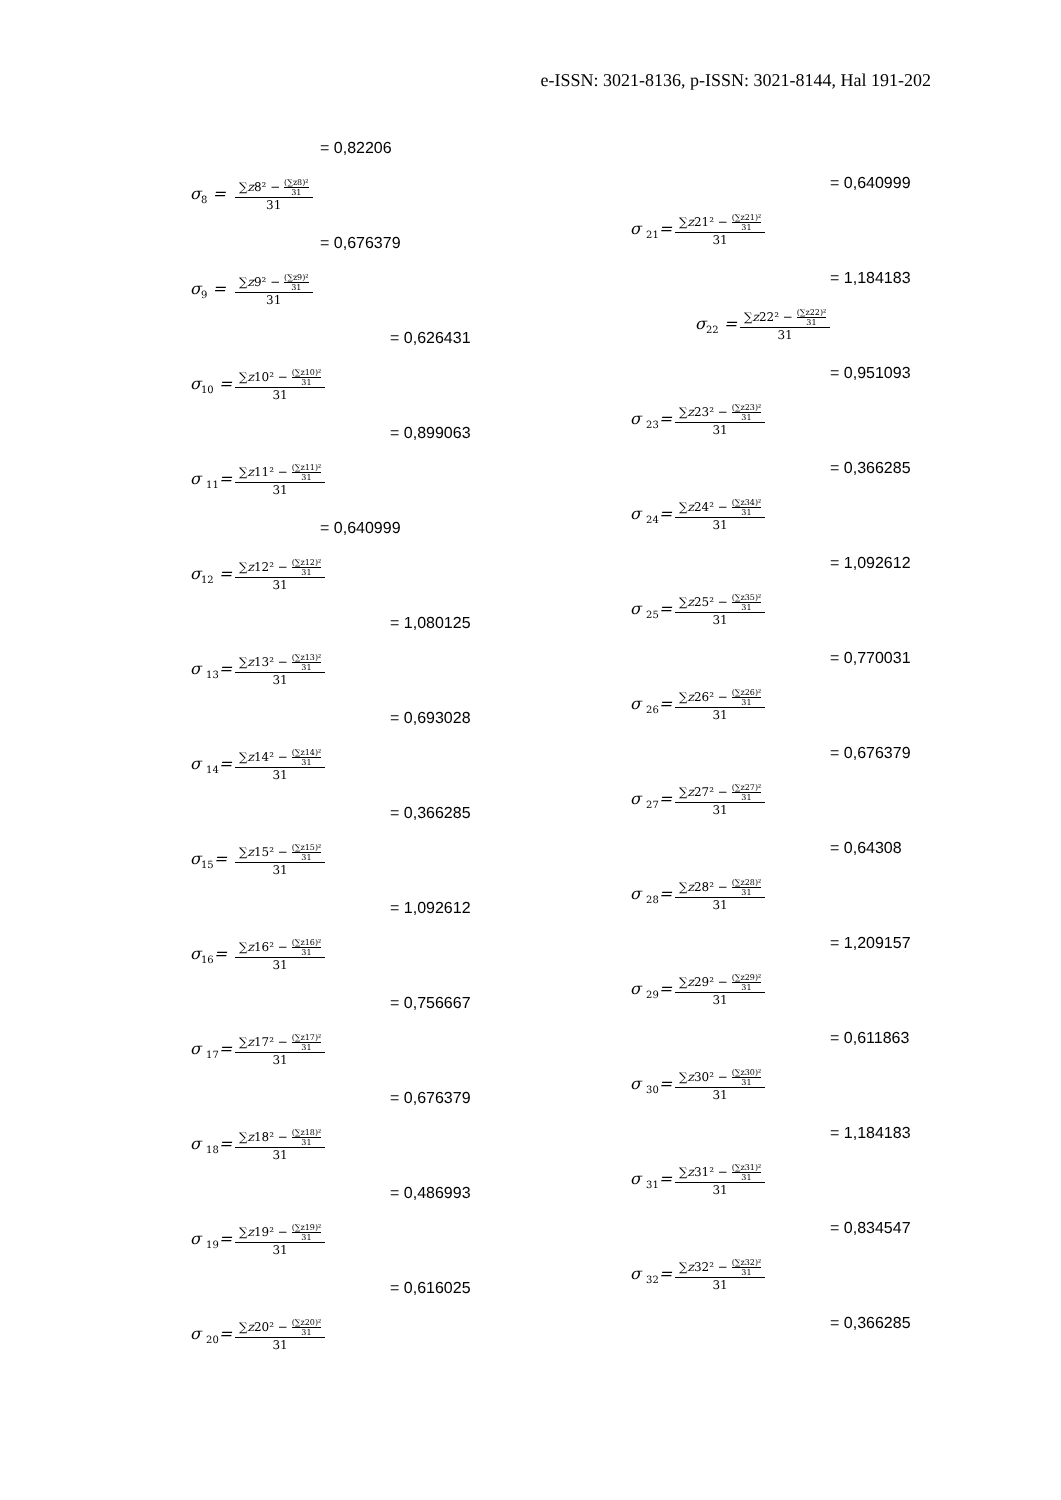e-ISSN: 3021-8136, p-ISSN: 3021-8144, Hal 191-202
= 0,82206
σ<sub>8</sub> =
∑z8² − (∑z8)² 31
31
= 0,676379
σ<sub>9</sub> =
∑z9² − (∑z9)² 31
31
= 0,626431
σ<sub>10</sub> =
∑z10² − (∑z10)² 31
31
= 0,899063
σ <sub>11</sub>=
∑z11² − (∑z11)² 31
31
= 0,640999
σ<sub>12</sub> =
∑z12² − (∑z12)² 31
31
= 1,080125
σ <sub>13</sub>=
∑z13² − (∑z13)² 31
31
= 0,693028
σ <sub>14</sub>=
∑z14² − (∑z14)² 31
31
= 0,366285
σ<sub>15</sub>=
∑z15² − (∑z15)² 31
31
= 1,092612
σ<sub>16</sub>=
∑z16² − (∑z16)² 31
31
= 0,756667
σ <sub>17</sub>=
∑z17² − (∑z17)² 31
31
= 0,676379
σ <sub>18</sub>=
∑z18² − (∑z18)² 31
31
= 0,486993
σ <sub>19</sub>=
∑z19² − (∑z19)² 31
31
= 0,616025
σ <sub>20</sub>=
∑z20² − (∑z20)² 31
31
= 0,640999
σ <sub>21</sub>=
∑z21² − (∑z21)² 31
31
= 1,184183
σ<sub>22</sub> =
∑z22² − (∑z22)² 31
31
= 0,951093
σ <sub>23</sub>=
∑z23² − (∑z23)² 31
31
= 0,366285
σ <sub>24</sub>=
∑z24² − (∑z34)² 31
31
= 1,092612
σ <sub>25</sub>=
∑z25² − (∑z35)² 31
31
= 0,770031
σ <sub>26</sub>=
∑z26² − (∑z26)² 31
31
= 0,676379
σ <sub>27</sub>=
∑z27² − (∑z27)² 31
31
= 0,64308
σ <sub>28</sub>=
∑z28² − (∑z28)² 31
31
= 1,209157
σ <sub>29</sub>=
∑z29² − (∑z29)² 31
31
= 0,611863
σ <sub>30</sub>=
∑z30² − (∑z30)² 31
31
= 1,184183
σ <sub>31</sub>=
∑z31² − (∑z31)² 31
31
= 0,834547
σ <sub>32</sub>=
∑z32² − (∑z32)² 31
31
= 0,366285